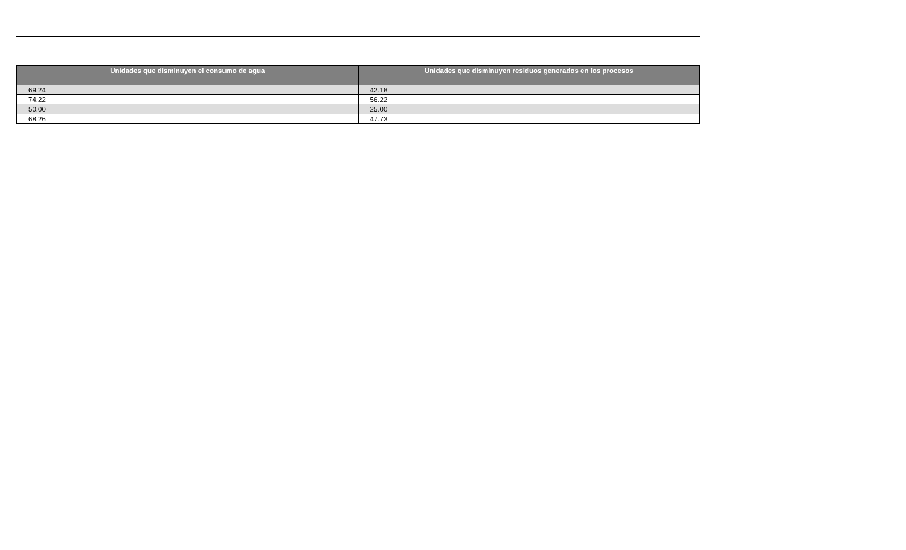| Unidades que disminuyen el consumo de agua | Unidades que disminuyen residuos generados en los procesos |
| --- | --- |
| 69.24 | 42.18 |
| 74.22 | 56.22 |
| 50.00 | 25.00 |
| 68.26 | 47.73 |